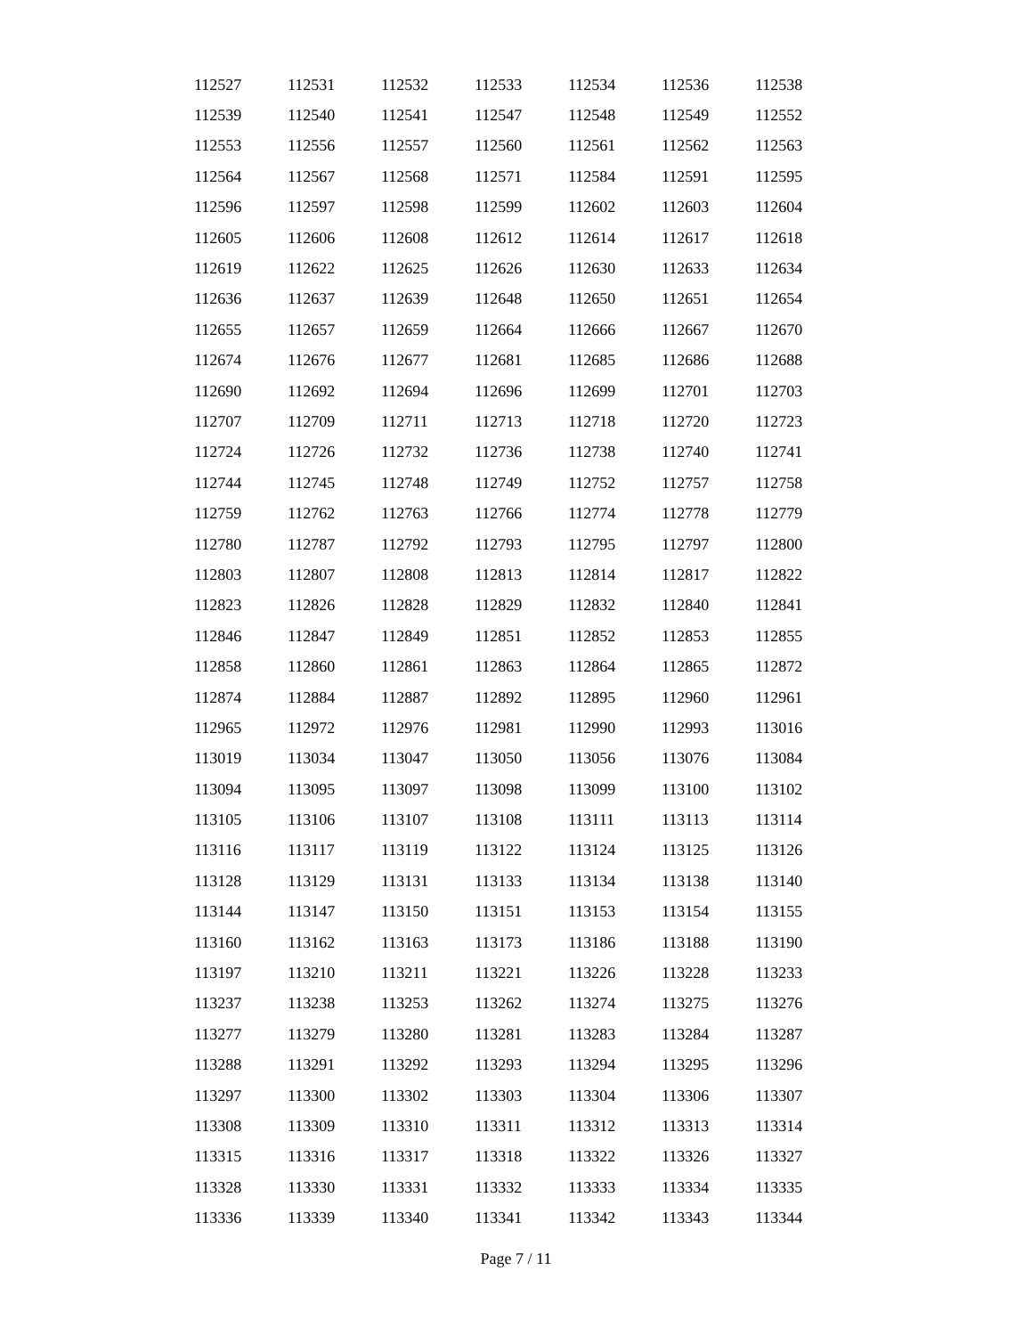| 112527 | 112531 | 112532 | 112533 | 112534 | 112536 | 112538 |
| 112539 | 112540 | 112541 | 112547 | 112548 | 112549 | 112552 |
| 112553 | 112556 | 112557 | 112560 | 112561 | 112562 | 112563 |
| 112564 | 112567 | 112568 | 112571 | 112584 | 112591 | 112595 |
| 112596 | 112597 | 112598 | 112599 | 112602 | 112603 | 112604 |
| 112605 | 112606 | 112608 | 112612 | 112614 | 112617 | 112618 |
| 112619 | 112622 | 112625 | 112626 | 112630 | 112633 | 112634 |
| 112636 | 112637 | 112639 | 112648 | 112650 | 112651 | 112654 |
| 112655 | 112657 | 112659 | 112664 | 112666 | 112667 | 112670 |
| 112674 | 112676 | 112677 | 112681 | 112685 | 112686 | 112688 |
| 112690 | 112692 | 112694 | 112696 | 112699 | 112701 | 112703 |
| 112707 | 112709 | 112711 | 112713 | 112718 | 112720 | 112723 |
| 112724 | 112726 | 112732 | 112736 | 112738 | 112740 | 112741 |
| 112744 | 112745 | 112748 | 112749 | 112752 | 112757 | 112758 |
| 112759 | 112762 | 112763 | 112766 | 112774 | 112778 | 112779 |
| 112780 | 112787 | 112792 | 112793 | 112795 | 112797 | 112800 |
| 112803 | 112807 | 112808 | 112813 | 112814 | 112817 | 112822 |
| 112823 | 112826 | 112828 | 112829 | 112832 | 112840 | 112841 |
| 112846 | 112847 | 112849 | 112851 | 112852 | 112853 | 112855 |
| 112858 | 112860 | 112861 | 112863 | 112864 | 112865 | 112872 |
| 112874 | 112884 | 112887 | 112892 | 112895 | 112960 | 112961 |
| 112965 | 112972 | 112976 | 112981 | 112990 | 112993 | 113016 |
| 113019 | 113034 | 113047 | 113050 | 113056 | 113076 | 113084 |
| 113094 | 113095 | 113097 | 113098 | 113099 | 113100 | 113102 |
| 113105 | 113106 | 113107 | 113108 | 113111 | 113113 | 113114 |
| 113116 | 113117 | 113119 | 113122 | 113124 | 113125 | 113126 |
| 113128 | 113129 | 113131 | 113133 | 113134 | 113138 | 113140 |
| 113144 | 113147 | 113150 | 113151 | 113153 | 113154 | 113155 |
| 113160 | 113162 | 113163 | 113173 | 113186 | 113188 | 113190 |
| 113197 | 113210 | 113211 | 113221 | 113226 | 113228 | 113233 |
| 113237 | 113238 | 113253 | 113262 | 113274 | 113275 | 113276 |
| 113277 | 113279 | 113280 | 113281 | 113283 | 113284 | 113287 |
| 113288 | 113291 | 113292 | 113293 | 113294 | 113295 | 113296 |
| 113297 | 113300 | 113302 | 113303 | 113304 | 113306 | 113307 |
| 113308 | 113309 | 113310 | 113311 | 113312 | 113313 | 113314 |
| 113315 | 113316 | 113317 | 113318 | 113322 | 113326 | 113327 |
| 113328 | 113330 | 113331 | 113332 | 113333 | 113334 | 113335 |
| 113336 | 113339 | 113340 | 113341 | 113342 | 113343 | 113344 |
Page 7 / 11